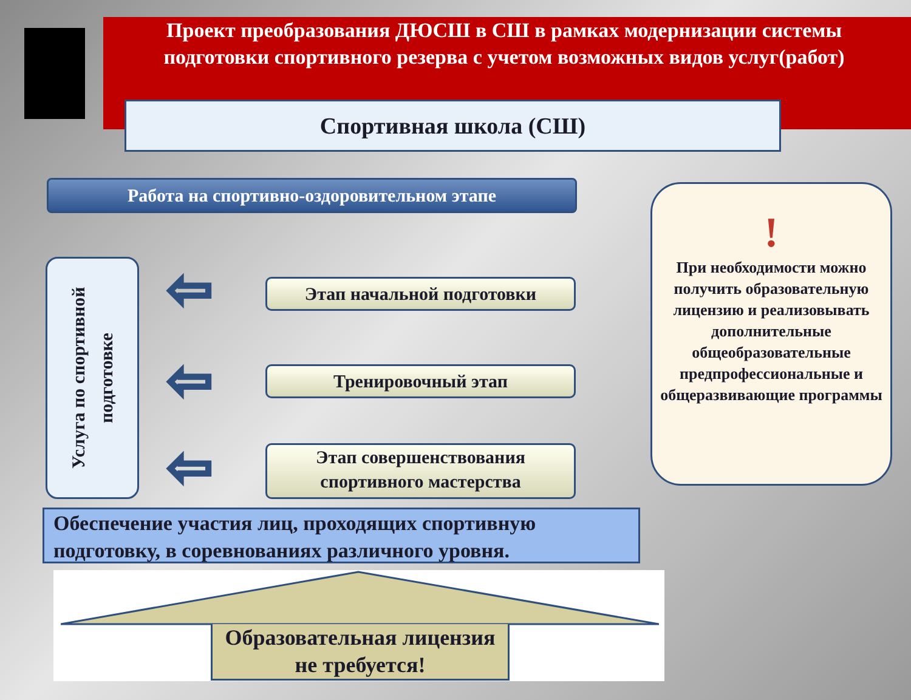Проект преобразования ДЮСШ в СШ в рамках модернизации системы подготовки спортивного резерва с учетом возможных видов услуг(работ)
Спортивная школа (СШ)
Работа на спортивно-оздоровительном этапе
Услуга по спортивной подготовке
⇦
⇦
⇦
Этап начальной подготовки
Тренировочный этап
Этап совершенствования спортивного мастерства
!
При необходимости можно получить образовательную лицензию и реализовывать дополнительные общеобразовательные предпрофессиональные и общеразвивающие программы
Обеспечение участия лиц, проходящих спортивную подготовку, в соревнованиях различного уровня.
Образовательная лицензия не требуется!